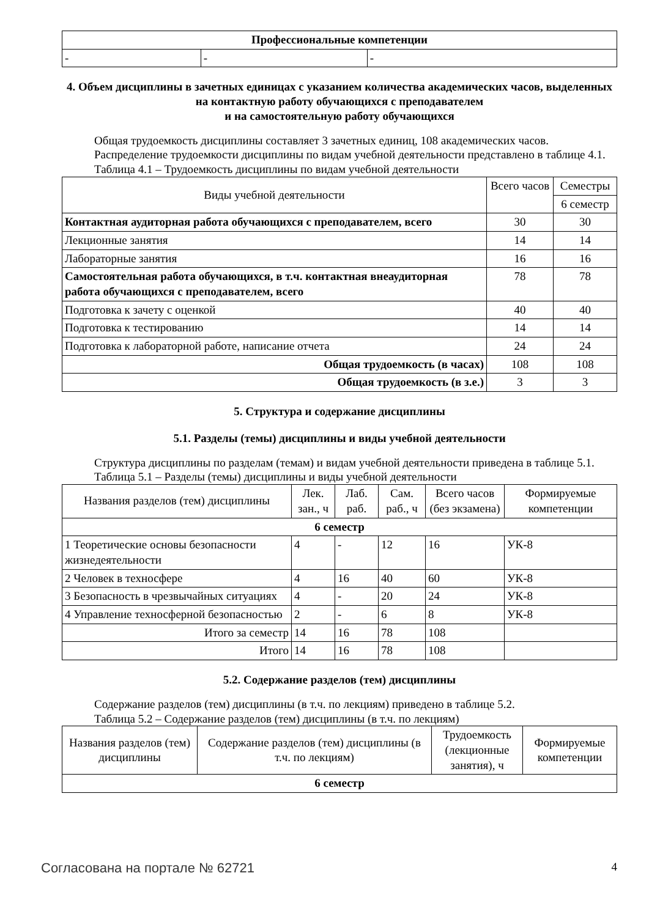| Профессиональные компетенции | | |
| - | - | - |
4. Объем дисциплины в зачетных единицах с указанием количества академических часов, выделенных на контактную работу обучающихся с преподавателем
и на самостоятельную работу обучающихся
Общая трудоемкость дисциплины составляет 3 зачетных единиц, 108 академических часов.
Распределение трудоемкости дисциплины по видам учебной деятельности представлено в таблице 4.1.
Таблица 4.1 – Трудоемкость дисциплины по видам учебной деятельности
| Виды учебной деятельности | Всего часов | Семестры |
| --- | --- | --- |
| | | 6 семестр |
| Контактная аудиторная работа обучающихся с преподавателем, всего | 30 | 30 |
| Лекционные занятия | 14 | 14 |
| Лабораторные занятия | 16 | 16 |
| Самостоятельная работа обучающихся, в т.ч. контактная внеаудиторная работа обучающихся с преподавателем, всего | 78 | 78 |
| Подготовка к зачету с оценкой | 40 | 40 |
| Подготовка к тестированию | 14 | 14 |
| Подготовка к лабораторной работе, написание отчета | 24 | 24 |
| Общая трудоемкость (в часах) | 108 | 108 |
| Общая трудоемкость (в з.е.) | 3 | 3 |
5. Структура и содержание дисциплины
5.1. Разделы (темы) дисциплины и виды учебной деятельности
Структура дисциплины по разделам (темам) и видам учебной деятельности приведена в таблице 5.1.
Таблица 5.1 – Разделы (темы) дисциплины и виды учебной деятельности
| Названия разделов (тем) дисциплины | Лек. зан., ч | Лаб. раб. | Сам. раб., ч | Всего часов (без экзамена) | Формируемые компетенции |
| --- | --- | --- | --- | --- | --- |
| 6 семестр | | | | | |
| 1 Теоретические основы безопасности жизнедеятельности | 4 | - | 12 | 16 | УК-8 |
| 2 Человек в техносфере | 4 | 16 | 40 | 60 | УК-8 |
| 3 Безопасность в чрезвычайных ситуациях | 4 | - | 20 | 24 | УК-8 |
| 4 Управление техносферной безопасностью | 2 | - | 6 | 8 | УК-8 |
| Итого за семестр | 14 | 16 | 78 | 108 | |
| Итого | 14 | 16 | 78 | 108 | |
5.2. Содержание разделов (тем) дисциплины
Содержание разделов (тем) дисциплины (в т.ч. по лекциям) приведено в таблице 5.2.
Таблица 5.2 – Содержание разделов (тем) дисциплины (в т.ч. по лекциям)
| Названия разделов (тем) дисциплины | Содержание разделов (тем) дисциплины (в т.ч. по лекциям) | Трудоемкость (лекционные занятия), ч | Формируемые компетенции |
| --- | --- | --- | --- |
| 6 семестр | | | |
Согласована на портале № 62721 4